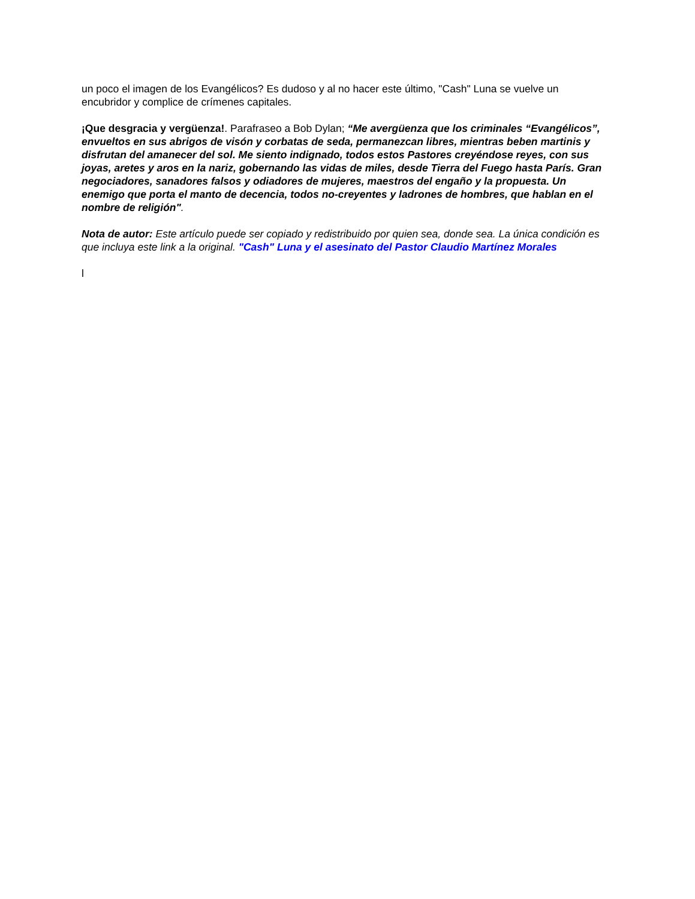un poco el imagen de los Evangélicos? Es dudoso y al no hacer este último, "Cash" Luna se vuelve un encubridor y complice de crímenes capitales.
¡Que desgracia y vergüenza!. Parafraseo a Bob Dylan; “Me avergüenza que los criminales “Evangélicos”, envueltos en sus abrigos de visón y corbatas de seda, permanezcan libres, mientras beben martinis y disfrutan del amanecer del sol. Me siento indignado, todos estos Pastores creyéndose reyes, con sus joyas, aretes y aros en la nariz, gobernando las vidas de miles, desde Tierra del Fuego hasta París. Gran negociadores, sanadores falsos y odiadores de mujeres, maestros del engaño y la propuesta. Un enemigo que porta el manto de decencia, todos no-creyentes y ladrones de hombres, que hablan en el nombre de religión".
Nota de autor: Este artículo puede ser copiado y redistribuido por quien sea, donde sea. La única condición es que incluya este link a la original. "Cash" Luna y el asesinato del Pastor Claudio Martínez Morales
l